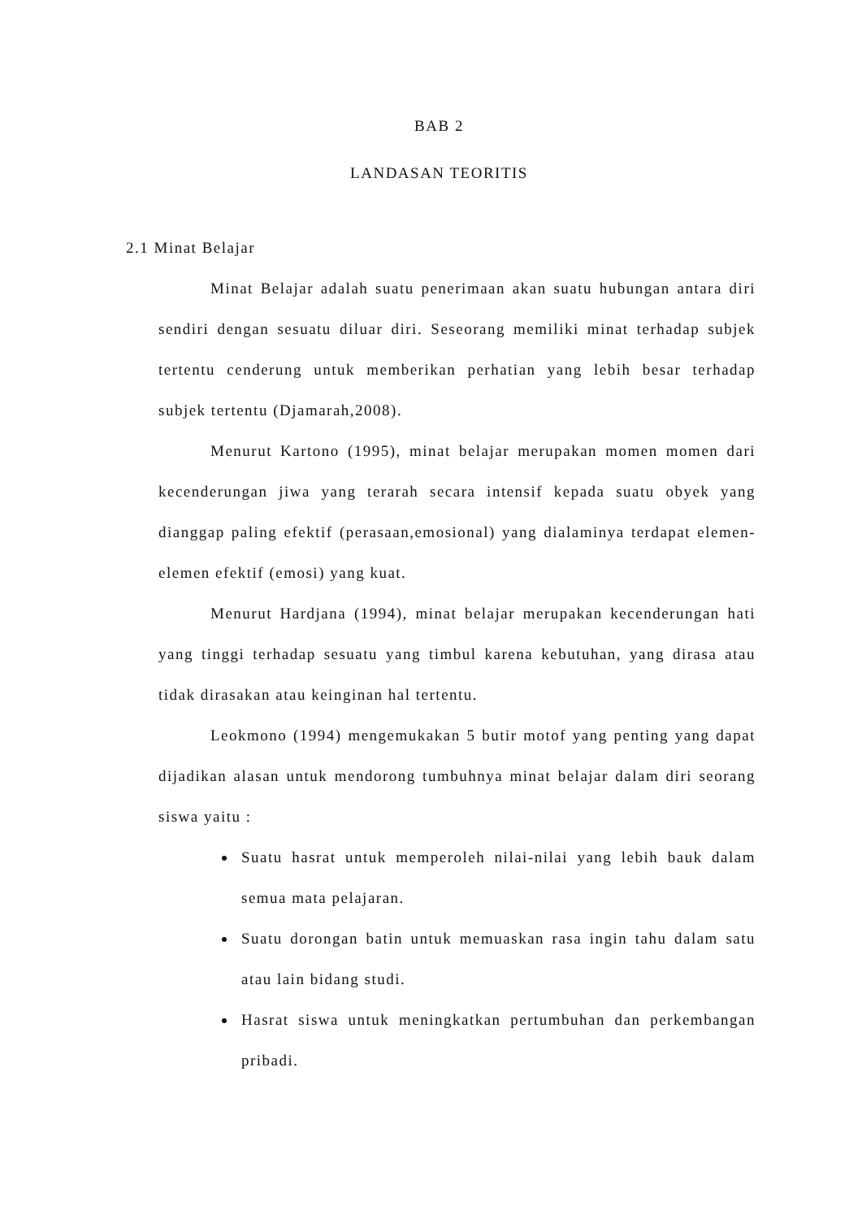BAB 2
LANDASAN TEORITIS
2.1 Minat Belajar
Minat Belajar adalah suatu penerimaan akan suatu hubungan antara diri sendiri dengan sesuatu diluar diri. Seseorang memiliki minat terhadap subjek tertentu cenderung untuk memberikan perhatian yang lebih besar terhadap subjek tertentu (Djamarah,2008).
Menurut Kartono (1995), minat belajar merupakan momen momen dari kecenderungan jiwa yang terarah secara intensif kepada suatu obyek yang dianggap paling efektif (perasaan,emosional) yang dialaminya terdapat elemen-elemen efektif (emosi) yang kuat.
Menurut Hardjana (1994), minat belajar merupakan kecenderungan hati yang tinggi terhadap sesuatu yang timbul karena kebutuhan, yang dirasa atau tidak dirasakan atau keinginan hal tertentu.
Leokmono (1994) mengemukakan 5 butir motof yang penting yang dapat dijadikan alasan untuk mendorong tumbuhnya minat belajar dalam diri seorang siswa yaitu :
Suatu hasrat untuk memperoleh nilai-nilai yang lebih bauk dalam semua mata pelajaran.
Suatu dorongan batin untuk memuaskan rasa ingin tahu dalam satu atau lain bidang studi.
Hasrat siswa untuk meningkatkan pertumbuhan dan perkembangan pribadi.